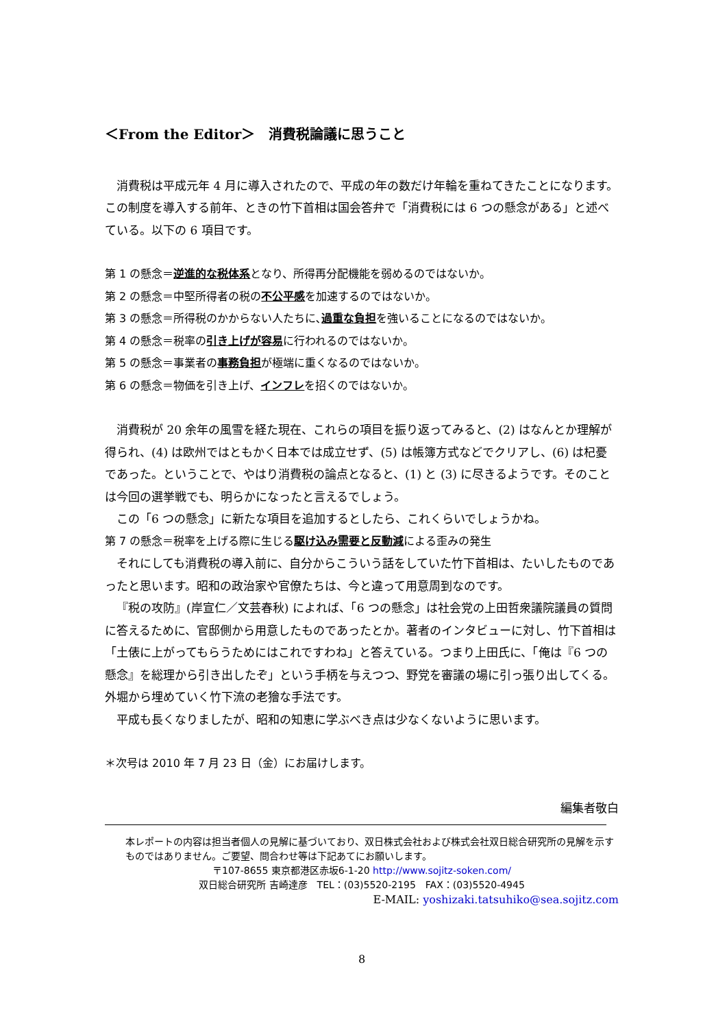＜From the Editor＞　消費税論議に思うこと
消費税は平成元年 4 月に導入されたので、平成の年の数だけ年輪を重ねてきたことになります。この制度を導入する前年、ときの竹下首相は国会答弁で「消費税には 6 つの懸念がある」と述べている。以下の 6 項目です。
第 1 の懸念＝逆進的な税体系となり、所得再分配機能を弱めるのではないか。
第 2 の懸念＝中堅所得者の税の不公平感を加速するのではないか。
第 3 の懸念＝所得税のかからない人たちに､過重な負担を強いることになるのではないか。
第 4 の懸念＝税率の引き上げが容易に行われるのではないか。
第 5 の懸念＝事業者の事務負担が極端に重くなるのではないか。
第 6 の懸念＝物価を引き上げ、インフレを招くのではないか。
消費税が 20 余年の風雪を経た現在、これらの項目を振り返ってみると、(2) はなんとか理解が得られ、(4) は欧州ではともかく日本では成立せず、(5) は帳簿方式などでクリアし、(6) は杞憂であった。ということで、やはり消費税の論点となると、(1) と (3) に尽きるようです。そのことは今回の選挙戦でも、明らかになったと言えるでしょう。
この「6 つの懸念」に新たな項目を追加するとしたら、これくらいでしょうかね。
第 7 の懸念＝税率を上げる際に生じる駆け込み需要と反動減による歪みの発生
それにしても消費税の導入前に、自分からこういう話をしていた竹下首相は、たいしたものであったと思います。昭和の政治家や官僚たちは、今と違って用意周到なのです。
『税の攻防』(岸宣仁／文芸春秋) によれば、「6 つの懸念」は社会党の上田哲衆議院議員の質問に答えるために、官邸側から用意したものであったとか。著者のインタビューに対し、竹下首相は「土俵に上がってもらうためにはこれですわね」と答えている。つまり上田氏に、「俺は『6 つの懸念』を総理から引き出したぞ」という手柄を与えつつ、野党を審議の場に引っ張り出してくる。外堀から埋めていく竹下流の老獪な手法です。
平成も長くなりましたが、昭和の知恵に学ぶべき点は少なくないように思います。
＊次号は 2010 年 7 月 23 日（金）にお届けします。
編集者敬白
本レポートの内容は担当者個人の見解に基づいており、双日株式会社および株式会社双日総合研究所の見解を示すものではありません。ご要望、問合わせ等は下記あてにお願いします。
〒107-8655 東京都港区赤坂6-1-20 http://www.sojitz-soken.com/
双日総合研究所 吉崎達彦　TEL：(03)5520-2195　FAX：(03)5520-4945
E-MAIL: yoshizaki.tatsuhiko@sea.sojitz.com
8